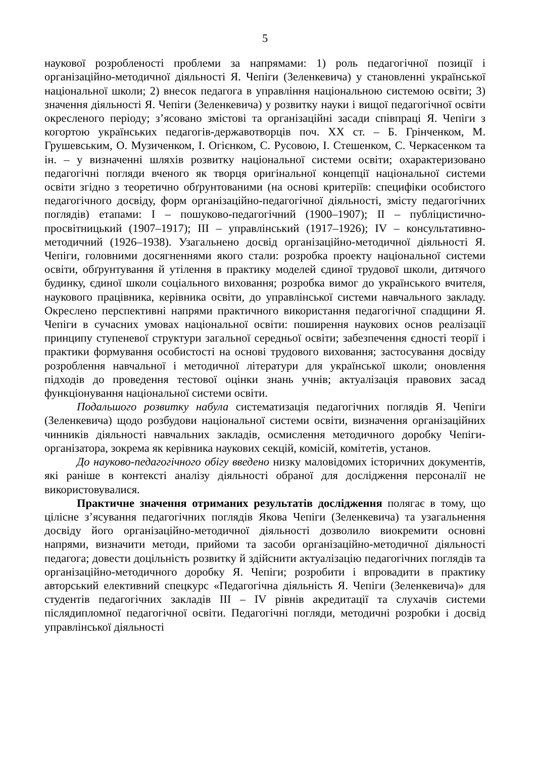5
наукової розробленості проблеми за напрямами: 1) роль педагогічної позиції і організаційно-методичної діяльності Я. Чепіги (Зеленкевича) у становленні української національної школи; 2) внесок педагога в управління національною системою освіти; 3) значення діяльності Я. Чепіги (Зеленкевича) у розвитку науки і вищої педагогічної освіти окресленого періоду; з’ясовано змістові та організаційні засади співпраці Я. Чепіги з когортою українських педагогів-державотворців поч. ХХ ст. – Б. Грінченком, М. Грушевським, О. Музиченком, І. Огієнком, С. Русовою, І. Стешенком, С. Черкасенком та ін. – у визначенні шляхів розвитку національної системи освіти; охарактеризовано педагогічні погляди вченого як творця оригінальної концепції національної системи освіти згідно з теоретично обґрунтованими (на основі критеріїв: специфіки особистого педагогічного досвіду, форм організаційно-педагогічної діяльності, змісту педагогічних поглядів) етапами: І – пошуково-педагогічний (1900–1907); ІІ – публіцистично-просвітницький (1907–1917); ІІІ – управлінський (1917–1926); IV – консультативно-методичний (1926–1938). Узагальнено досвід організаційно-методичної діяльності Я. Чепіги, головними досягненнями якого стали: розробка проекту національної системи освіти, обґрунтування й утілення в практику моделей єдиної трудової школи, дитячого будинку, єдиної школи соціального виховання; розробка вимог до українського вчителя, наукового працівника, керівника освіти, до управлінської системи навчального закладу. Окреслено перспективні напрями практичного використання педагогічної спадщини Я. Чепіги в сучасних умовах національної освіти: поширення наукових основ реалізації принципу ступеневої структури загальної середньої освіти; забезпечення єдності теорії і практики формування особистості на основі трудового виховання; застосування досвіду розроблення навчальної і методичної літератури для української школи; оновлення підходів до проведення тестової оцінки знань учнів; актуалізація правових засад функціонування національної системи освіти.
Подальшого розвитку набула систематизація педагогічних поглядів Я. Чепіги (Зеленкевича) щодо розбудови національної системи освіти, визначення організаційних чинників діяльності навчальних закладів, осмислення методичного доробку Чепіги-організатора, зокрема як керівника наукових секцій, комісій, комітетів, установ.
До науково-педагогічного обігу введено низку маловідомих історичних документів, які раніше в контексті аналізу діяльності обраної для дослідження персоналії не використовувалися.
Практичне значення отриманих результатів дослідження полягає в тому, що цілісне з’ясування педагогічних поглядів Якова Чепіги (Зеленкевича) та узагальнення досвіду його організаційно-методичної діяльності дозволило виокремити основні напрями, визначити методи, прийоми та засоби організаційно-методичної діяльності педагога; довести доцільність розвитку й здійснити актуалізацію педагогічних поглядів та організаційно-методичного доробку Я. Чепіги; розробити і впровадити в практику авторський елективний спецкурс «Педагогічна діяльність Я. Чепіги (Зеленкевича)» для студентів педагогічних закладів ІІІ – IV рівнів акредитації та слухачів системи післядипломної педагогічної освіти. Педагогічні погляди, методичні розробки і досвід управлінської діяльності